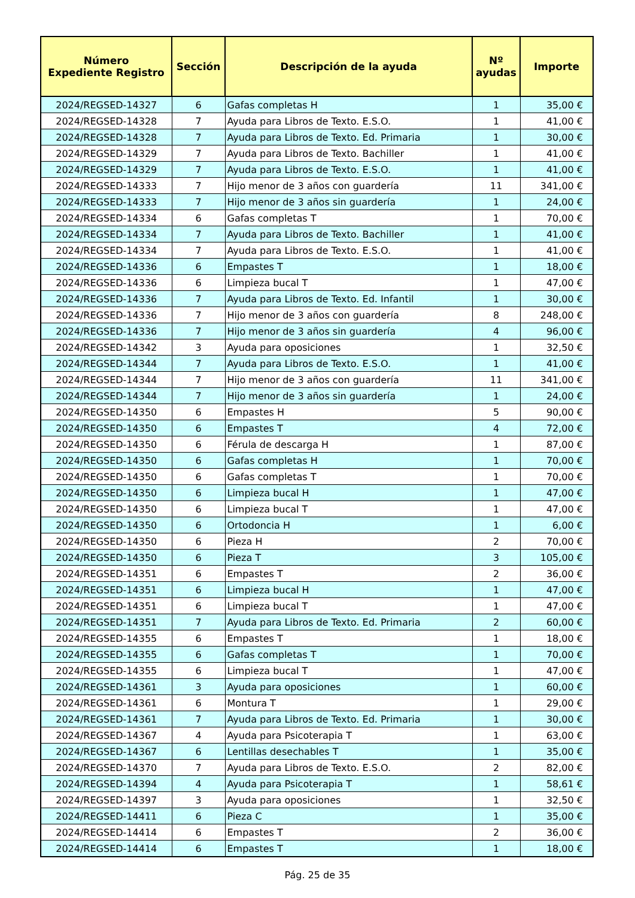| Número Expediente Registro | Sección | Descripción de la ayuda | Nº ayudas | Importe |
| --- | --- | --- | --- | --- |
| 2024/REGSED-14327 | 6 | Gafas completas H | 1 | 35,00 € |
| 2024/REGSED-14328 | 7 | Ayuda para Libros de Texto. E.S.O. | 1 | 41,00 € |
| 2024/REGSED-14328 | 7 | Ayuda para Libros de Texto. Ed. Primaria | 1 | 30,00 € |
| 2024/REGSED-14329 | 7 | Ayuda para Libros de Texto. Bachiller | 1 | 41,00 € |
| 2024/REGSED-14329 | 7 | Ayuda para Libros de Texto. E.S.O. | 1 | 41,00 € |
| 2024/REGSED-14333 | 7 | Hijo menor de 3 años con guardería | 11 | 341,00 € |
| 2024/REGSED-14333 | 7 | Hijo menor de 3 años sin guardería | 1 | 24,00 € |
| 2024/REGSED-14334 | 6 | Gafas completas T | 1 | 70,00 € |
| 2024/REGSED-14334 | 7 | Ayuda para Libros de Texto. Bachiller | 1 | 41,00 € |
| 2024/REGSED-14334 | 7 | Ayuda para Libros de Texto. E.S.O. | 1 | 41,00 € |
| 2024/REGSED-14336 | 6 | Empastes T | 1 | 18,00 € |
| 2024/REGSED-14336 | 6 | Limpieza bucal T | 1 | 47,00 € |
| 2024/REGSED-14336 | 7 | Ayuda para Libros de Texto. Ed. Infantil | 1 | 30,00 € |
| 2024/REGSED-14336 | 7 | Hijo menor de 3 años con guardería | 8 | 248,00 € |
| 2024/REGSED-14336 | 7 | Hijo menor de 3 años sin guardería | 4 | 96,00 € |
| 2024/REGSED-14342 | 3 | Ayuda para oposiciones | 1 | 32,50 € |
| 2024/REGSED-14344 | 7 | Ayuda para Libros de Texto. E.S.O. | 1 | 41,00 € |
| 2024/REGSED-14344 | 7 | Hijo menor de 3 años con guardería | 11 | 341,00 € |
| 2024/REGSED-14344 | 7 | Hijo menor de 3 años sin guardería | 1 | 24,00 € |
| 2024/REGSED-14350 | 6 | Empastes H | 5 | 90,00 € |
| 2024/REGSED-14350 | 6 | Empastes T | 4 | 72,00 € |
| 2024/REGSED-14350 | 6 | Férula de descarga H | 1 | 87,00 € |
| 2024/REGSED-14350 | 6 | Gafas completas H | 1 | 70,00 € |
| 2024/REGSED-14350 | 6 | Gafas completas T | 1 | 70,00 € |
| 2024/REGSED-14350 | 6 | Limpieza bucal H | 1 | 47,00 € |
| 2024/REGSED-14350 | 6 | Limpieza bucal T | 1 | 47,00 € |
| 2024/REGSED-14350 | 6 | Ortodoncia H | 1 | 6,00 € |
| 2024/REGSED-14350 | 6 | Pieza H | 2 | 70,00 € |
| 2024/REGSED-14350 | 6 | Pieza T | 3 | 105,00 € |
| 2024/REGSED-14351 | 6 | Empastes T | 2 | 36,00 € |
| 2024/REGSED-14351 | 6 | Limpieza bucal H | 1 | 47,00 € |
| 2024/REGSED-14351 | 6 | Limpieza bucal T | 1 | 47,00 € |
| 2024/REGSED-14351 | 7 | Ayuda para Libros de Texto. Ed. Primaria | 2 | 60,00 € |
| 2024/REGSED-14355 | 6 | Empastes T | 1 | 18,00 € |
| 2024/REGSED-14355 | 6 | Gafas completas T | 1 | 70,00 € |
| 2024/REGSED-14355 | 6 | Limpieza bucal T | 1 | 47,00 € |
| 2024/REGSED-14361 | 3 | Ayuda para oposiciones | 1 | 60,00 € |
| 2024/REGSED-14361 | 6 | Montura T | 1 | 29,00 € |
| 2024/REGSED-14361 | 7 | Ayuda para Libros de Texto. Ed. Primaria | 1 | 30,00 € |
| 2024/REGSED-14367 | 4 | Ayuda para Psicoterapia T | 1 | 63,00 € |
| 2024/REGSED-14367 | 6 | Lentillas desechables T | 1 | 35,00 € |
| 2024/REGSED-14370 | 7 | Ayuda para Libros de Texto. E.S.O. | 2 | 82,00 € |
| 2024/REGSED-14394 | 4 | Ayuda para Psicoterapia T | 1 | 58,61 € |
| 2024/REGSED-14397 | 3 | Ayuda para oposiciones | 1 | 32,50 € |
| 2024/REGSED-14411 | 6 | Pieza C | 1 | 35,00 € |
| 2024/REGSED-14414 | 6 | Empastes T | 2 | 36,00 € |
| 2024/REGSED-14414 | 6 | Empastes T | 1 | 18,00 € |
Pág. 25 de 35